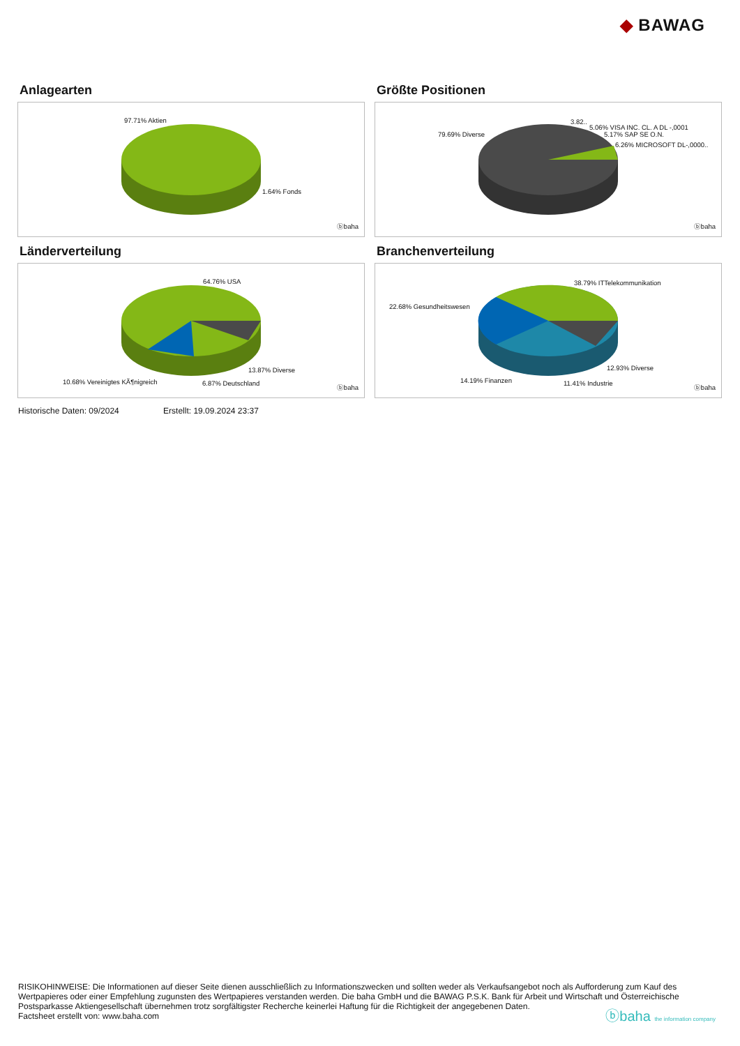◆ BAWAG
Anlagearten
97.71% Aktien
1.64% Fonds
ⓑbaha
Größte Positionen
79.69% Diverse
3.82..
5.06% VISA INC. CL. A DL -,0001
5.17% SAP SE O.N.
6.26% MICROSOFT DL-,0000..
ⓑbaha
Länderverteilung
64.76% USA
13.87% Diverse
10.68% Vereinigtes KÃ¶nigreich 6.87% Deutschland
ⓑbaha
Branchenverteilung
38.79% ITTelekommunikation
22.68% Gesundheitswesen
12.93% Diverse
14.19% Finanzen 11.41% Industrie
ⓑbaha
Historische Daten: 09/2024 Erstellt: 19.09.2024 23:37
RISIKOHINWEISE: Die Informationen auf dieser Seite dienen ausschließlich zu Informationszwecken und sollten weder als Verkaufsangebot noch als Aufforderung zum Kauf des Wertpapieres oder einer Empfehlung zugunsten des Wertpapieres verstanden werden. Die baha GmbH und die BAWAG P.S.K. Bank für Arbeit und Wirtschaft und Österreichische Postsparkasse Aktiengesellschaft übernehmen trotz sorgfältigster Recherche keinerlei Haftung für die Richtigkeit der angegebenen Daten.
Factsheet erstellt von: www.baha.com ⓑbaha the information company